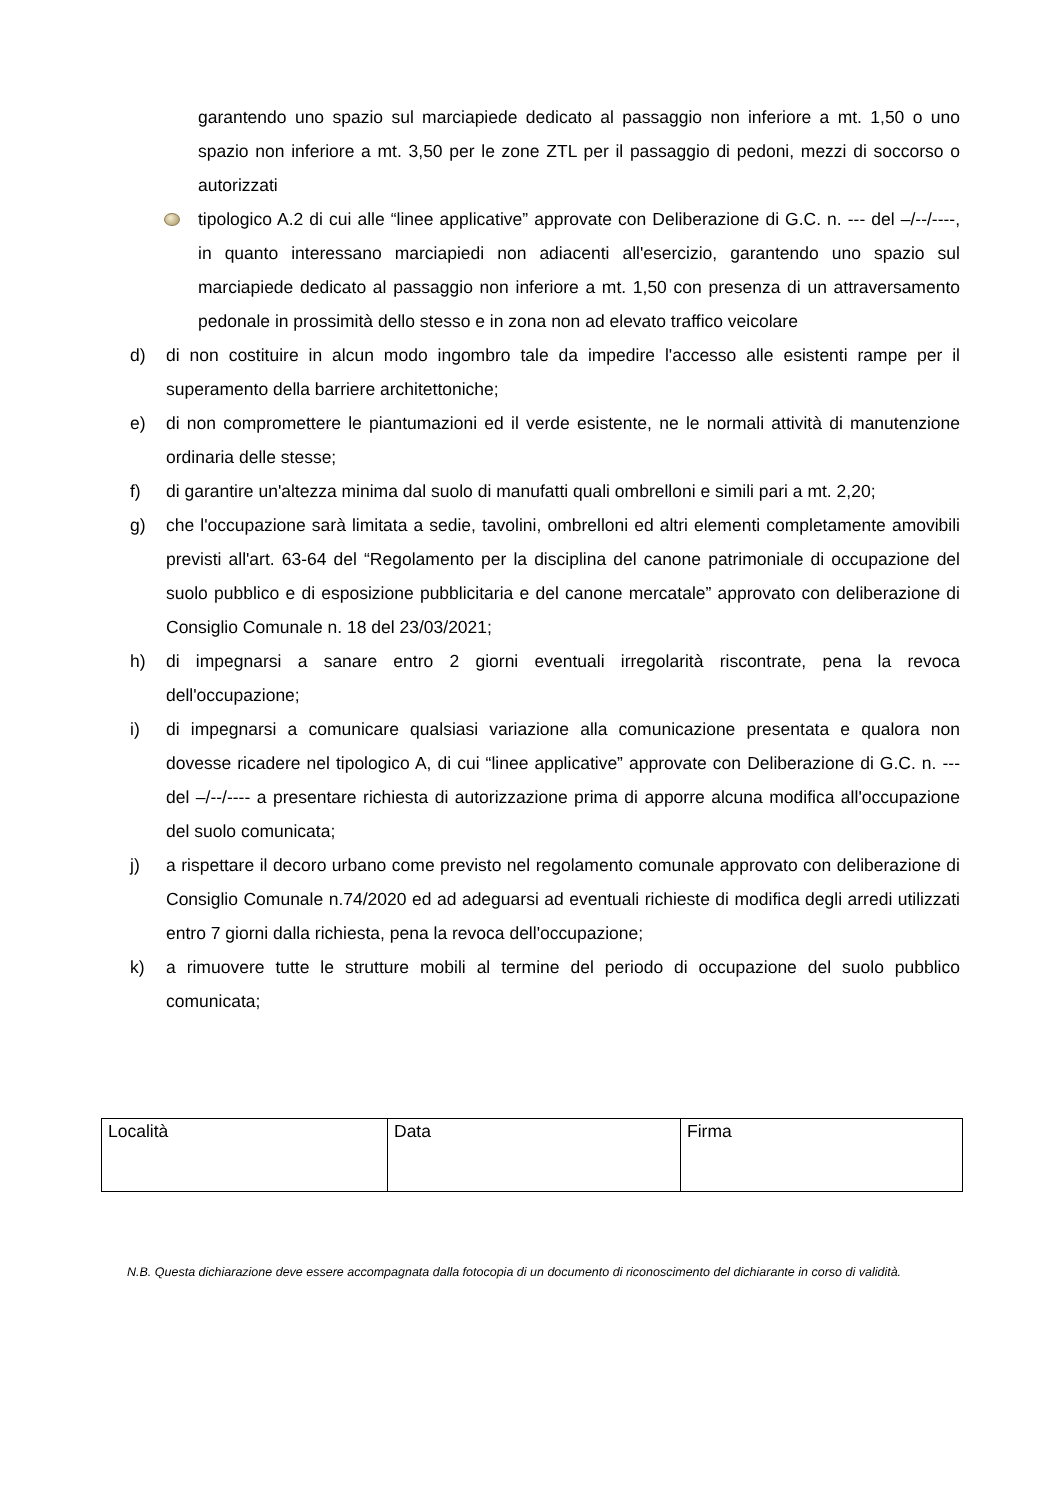garantendo uno spazio sul marciapiede dedicato al passaggio non inferiore a mt. 1,50 o uno spazio non inferiore a mt. 3,50 per le zone ZTL per il passaggio di pedoni, mezzi di soccorso o autorizzati
tipologico A.2 di cui alle “linee applicative” approvate con Deliberazione di G.C. n. --- del –/--/----, in quanto interessano marciapiedi non adiacenti all'esercizio, garantendo uno spazio sul marciapiede dedicato al passaggio non inferiore a mt. 1,50 con presenza di un attraversamento pedonale in prossimità dello stesso e in zona non ad elevato traffico veicolare
d) di non costituire in alcun modo ingombro tale da impedire l'accesso alle esistenti rampe per il superamento della barriere architettoniche;
e) di non compromettere le piantumazioni ed il verde esistente, ne le normali attività di manutenzione ordinaria delle stesse;
f) di garantire un'altezza minima dal suolo di manufatti quali ombrelloni e simili pari a mt. 2,20;
g) che l'occupazione sarà limitata a sedie, tavolini, ombrelloni ed altri elementi completamente amovibili previsti all'art. 63-64 del “Regolamento per la disciplina del canone patrimoniale di occupazione del suolo pubblico e di esposizione pubblicitaria e del canone mercatale” approvato con deliberazione di Consiglio Comunale n. 18 del 23/03/2021;
h) di impegnarsi a sanare entro 2 giorni eventuali irregolarità riscontrate, pena la revoca dell'occupazione;
i) di impegnarsi a comunicare qualsiasi variazione alla comunicazione presentata e qualora non dovesse ricadere nel tipologico A, di cui “linee applicative” approvate con Deliberazione di G.C. n. --- del –/--/---- a presentare richiesta di autorizzazione prima di apporre alcuna modifica all'occupazione del suolo comunicata;
j) a rispettare il decoro urbano come previsto nel regolamento comunale approvato con deliberazione di Consiglio Comunale n.74/2020 ed ad adeguarsi ad eventuali richieste di modifica degli arredi utilizzati entro 7 giorni dalla richiesta, pena la revoca dell'occupazione;
k) a rimuovere tutte le strutture mobili al termine del periodo di occupazione del suolo pubblico comunicata;
| Località | Data | Firma |
N.B. Questa dichiarazione deve essere accompagnata dalla fotocopia di un documento di riconoscimento del dichiarante in corso di validità.